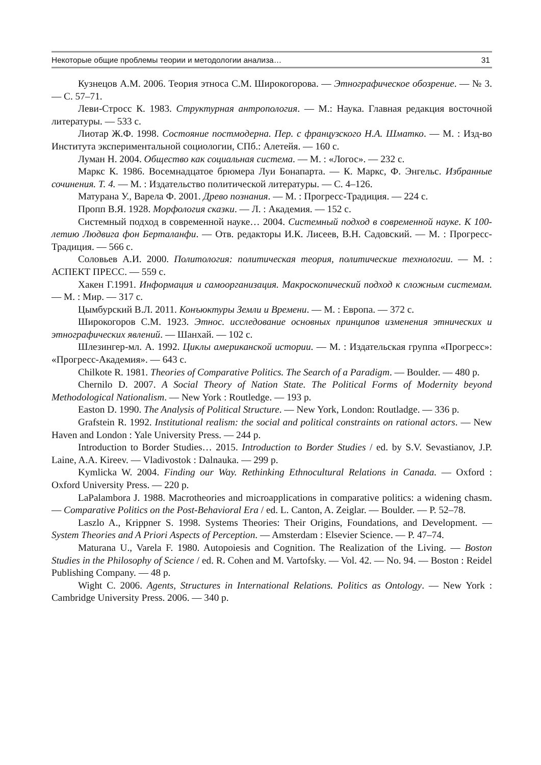Некоторые общие проблемы теории и методологии анализа… 31
Кузнецов А.М. 2006. Теория этноса С.М. Широкогорова. — Этнографическое обозрение. — № 3. — С. 57–71.
Леви-Стросс К. 1983. Структурная антропология. — М.: Наука. Главная редакция восточной литературы. — 533 с.
Лиотар Ж.Ф. 1998. Состояние постмодерна. Пер. с французского Н.А. Шматко. — М. : Изд-во Института экспериментальной социологии, СПб.: Алетейя. — 160 с.
Луман Н. 2004. Общество как социальная система. — М. : «Логос». — 232 с.
Маркс К. 1986. Восемнадцатое брюмера Луи Бонапарта. — К. Маркс, Ф. Энгельс. Избранные сочинения. Т. 4. — М. : Издательство политической литературы. — С. 4–126.
Матурана У., Варела Ф. 2001. Древо познания. — М. : Прогресс-Традиция. — 224 с.
Пропп В.Я. 1928. Морфология сказки. — Л. : Академия. — 152 с.
Системный подход в современной науке… 2004. Системный подход в современной науке. К 100-летию Людвига фон Берталанфи. — Отв. редакторы И.К. Лисеев, В.Н. Садовский. — М. : Прогресс-Традиция. — 566 с.
Соловьев А.И. 2000. Политология: политическая теория, политические технологии. — М. : АСПЕКТ ПРЕСС. — 559 с.
Хакен Г.1991. Информация и самоорганизация. Макроскопический подход к сложным системам. — М. : Мир. — 317 с.
Цымбурский В.Л. 2011. Конъюктуры Земли и Времени. — М. : Европа. — 372 с.
Широкогоров С.М. 1923. Этнос. исследование основных принципов изменения этнических и этнографических явлений. — Шанхай. — 102 с.
Шлезингер-мл. А. 1992. Циклы американской истории. — М. : Издательская группа «Прогресс»: «Прогресс-Академия». — 643 с.
Chilkote R. 1981. Theories of Comparative Politics. The Search of a Paradigm. — Boulder. — 480 p.
Chernilo D. 2007. A Social Theory of Nation State. The Political Forms of Modernity beyond Methodological Nationalism. — New York : Routledge. — 193 p.
Easton D. 1990. The Analysis of Political Structure. — New York, London: Routladge. — 336 p.
Grafstein R. 1992. Institutional realism: the social and political constraints on rational actors. — New Haven and London : Yale University Press. — 244 p.
Introduction to Border Studies… 2015. Introduction to Border Studies / ed. by S.V. Sevastianov, J.P. Laine, A.A. Kireev. — Vladivostok : Dalnauka. — 299 p.
Kymlicka W. 2004. Finding our Way. Rethinking Ethnocultural Relations in Canada. — Oxford : Oxford University Press. — 220 p.
LaPalambora J. 1988. Macrotheories and microapplications in comparative politics: a widening chasm. — Comparative Politics on the Post-Behavioral Era / ed. L. Canton, A. Zeiglar. — Boulder. — P. 52–78.
Laszlo A., Krippner S. 1998. Systems Theories: Their Origins, Foundations, and Development. — System Theories and A Priori Aspects of Perception. — Amsterdam : Elsevier Science. — P. 47–74.
Maturana U., Varela F. 1980. Autopoiesis and Cognition. The Realization of the Living. — Boston Studies in the Philosophy of Science / ed. R. Cohen and M. Vartofsky. — Vol. 42. — No. 94. — Boston : Reidel Publishing Company. — 48 p.
Wight C. 2006. Agents, Structures in International Relations. Politics as Ontology. — New York : Cambridge University Press. 2006. — 340 p.